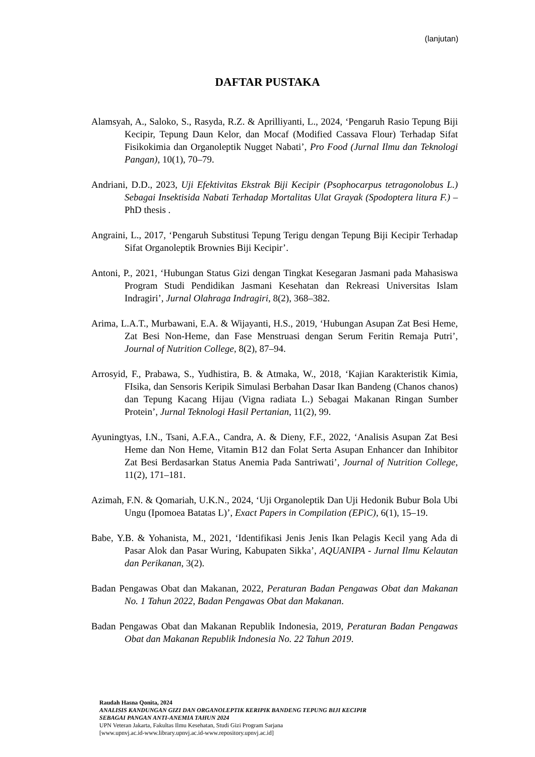(lanjutan)
DAFTAR PUSTAKA
Alamsyah, A., Saloko, S., Rasyda, R.Z. & Aprilliyanti, L., 2024, ‘Pengaruh Rasio Tepung Biji Kecipir, Tepung Daun Kelor, dan Mocaf (Modified Cassava Flour) Terhadap Sifat Fisikokimia dan Organoleptik Nugget Nabati’, Pro Food (Jurnal Ilmu dan Teknologi Pangan), 10(1), 70–79.
Andriani, D.D., 2023, Uji Efektivitas Ekstrak Biji Kecipir (Psophocarpus tetragonolobus L.) Sebagai Insektisida Nabati Terhadap Mortalitas Ulat Grayak (Spodoptera litura F.) – PhD thesis .
Angraini, L., 2017, ‘Pengaruh Substitusi Tepung Terigu dengan Tepung Biji Kecipir Terhadap Sifat Organoleptik Brownies Biji Kecipir’.
Antoni, P., 2021, ‘Hubungan Status Gizi dengan Tingkat Kesegaran Jasmani pada Mahasiswa Program Studi Pendidikan Jasmani Kesehatan dan Rekreasi Universitas Islam Indragiri’, Jurnal Olahraga Indragiri, 8(2), 368–382.
Arima, L.A.T., Murbawani, E.A. & Wijayanti, H.S., 2019, ‘Hubungan Asupan Zat Besi Heme, Zat Besi Non-Heme, dan Fase Menstruasi dengan Serum Feritin Remaja Putri’, Journal of Nutrition College, 8(2), 87–94.
Arrosyid, F., Prabawa, S., Yudhistira, B. & Atmaka, W., 2018, ‘Kajian Karakteristik Kimia, FIsika, dan Sensoris Keripik Simulasi Berbahan Dasar Ikan Bandeng (Chanos chanos) dan Tepung Kacang Hijau (Vigna radiata L.) Sebagai Makanan Ringan Sumber Protein’, Jurnal Teknologi Hasil Pertanian, 11(2), 99.
Ayuningtyas, I.N., Tsani, A.F.A., Candra, A. & Dieny, F.F., 2022, ‘Analisis Asupan Zat Besi Heme dan Non Heme, Vitamin B12 dan Folat Serta Asupan Enhancer dan Inhibitor Zat Besi Berdasarkan Status Anemia Pada Santriwati’, Journal of Nutrition College, 11(2), 171–181.
Azimah, F.N. & Qomariah, U.K.N., 2024, ‘Uji Organoleptik Dan Uji Hedonik Bubur Bola Ubi Ungu (Ipomoea Batatas L)’, Exact Papers in Compilation (EPiC), 6(1), 15–19.
Babe, Y.B. & Yohanista, M., 2021, ‘Identifikasi Jenis Jenis Ikan Pelagis Kecil yang Ada di Pasar Alok dan Pasar Wuring, Kabupaten Sikka’, AQUANIPA - Jurnal Ilmu Kelautan dan Perikanan, 3(2).
Badan Pengawas Obat dan Makanan, 2022, Peraturan Badan Pengawas Obat dan Makanan No. 1 Tahun 2022, Badan Pengawas Obat dan Makanan.
Badan Pengawas Obat dan Makanan Republik Indonesia, 2019, Peraturan Badan Pengawas Obat dan Makanan Republik Indonesia No. 22 Tahun 2019.
Raudah Hasna Qonita, 2024
ANALISIS KANDUNGAN GIZI DAN ORGANOLEPTIK KERIPIK BANDENG TEPUNG BIJI KECIPIR
SEBAGAI PANGAN ANTI-ANEMIA TAHUN 2024
UPN Veteran Jakarta, Fakultas Ilmu Kesehatan, Studi Gizi Program Sarjana
[www.upnvj.ac.id-www.library.upnvj.ac.id-www.repository.upnvj.ac.id]